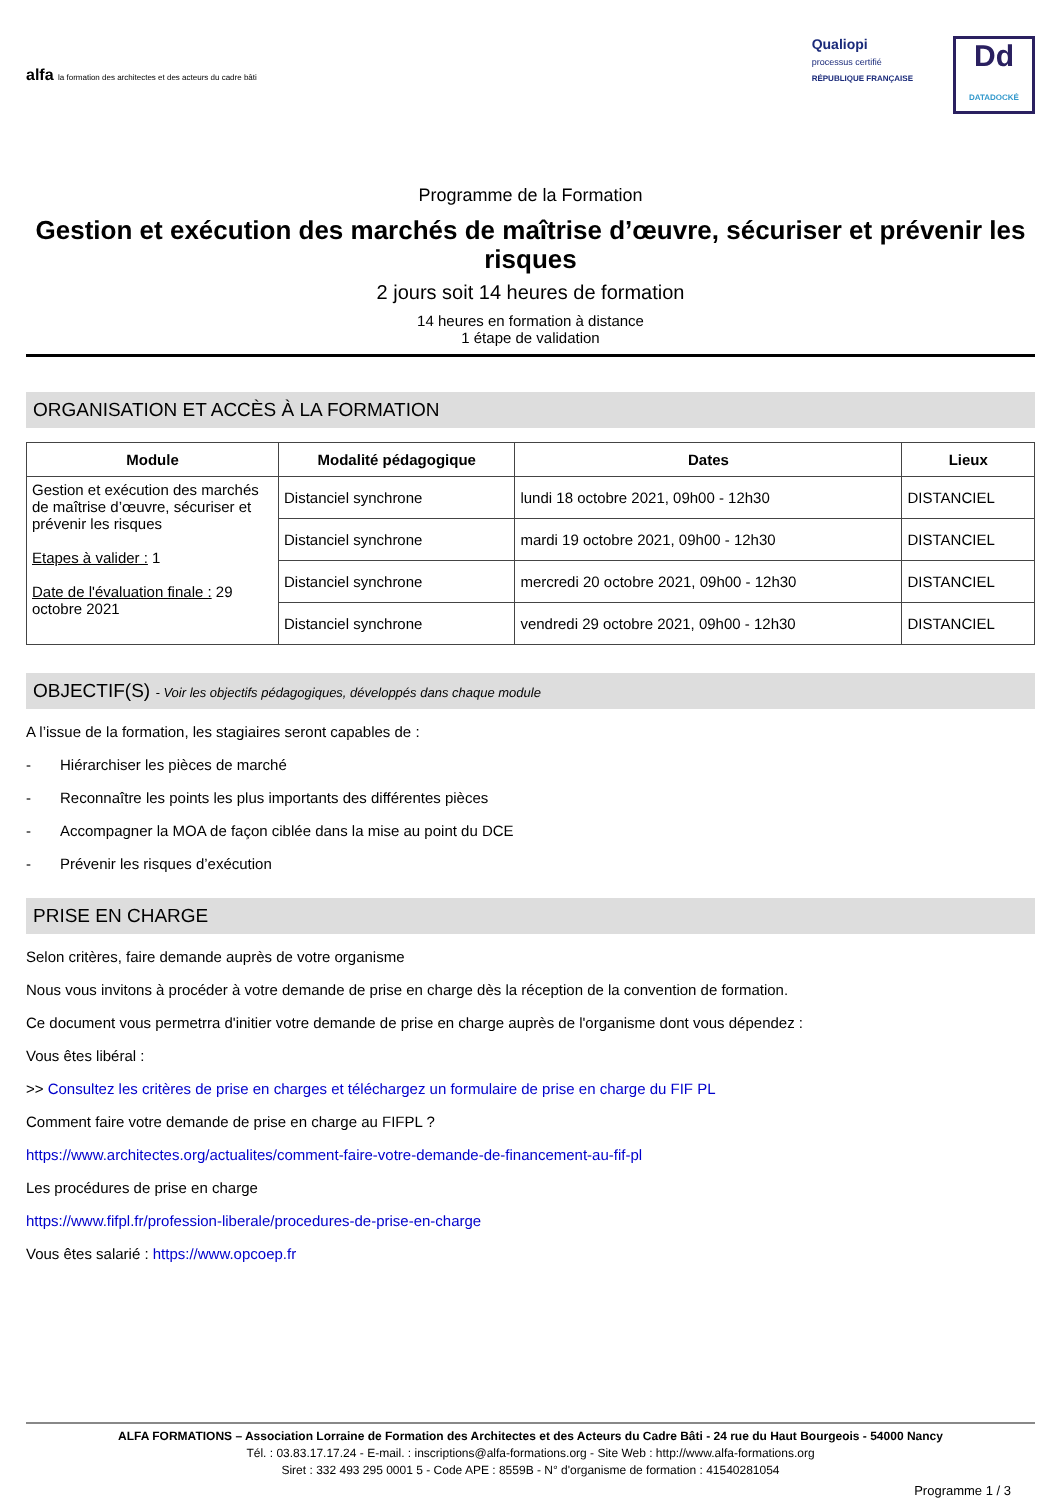alfa la formation des architectes et des acteurs du cadre bâti
Qualiopi
processus certifié
RÉPUBLIQUE FRANÇAISE
Dd
DATADOCKÉ
Programme de la Formation
Gestion et exécution des marchés de maîtrise d’œuvre, sécuriser et prévenir les risques
2 jours soit 14 heures de formation
14 heures en formation à distance
1 étape de validation
ORGANISATION ET ACCÈS À LA FORMATION
| Module | Modalité pédagogique | Dates | Lieux |
| --- | --- | --- | --- |
| Gestion et exécution des marchés de maîtrise d’œuvre, sécuriser et prévenir les risques Etapes à valider : 1 Date de l'évaluation finale : 29 octobre 2021 | Distanciel synchrone | lundi 18 octobre 2021, 09h00 - 12h30 | DISTANCIEL |
| | Distanciel synchrone | mardi 19 octobre 2021, 09h00 - 12h30 | DISTANCIEL |
| | Distanciel synchrone | mercredi 20 octobre 2021, 09h00 - 12h30 | DISTANCIEL |
| | Distanciel synchrone | vendredi 29 octobre 2021, 09h00 - 12h30 | DISTANCIEL |
OBJECTIF(S) - Voir les objectifs pédagogiques, développés dans chaque module
A l’issue de la formation, les stagiaires seront capables de :
- Hiérarchiser les pièces de marché
- Reconnaître les points les plus importants des différentes pièces
- Accompagner la MOA de façon ciblée dans la mise au point du DCE
- Prévenir les risques d’exécution
PRISE EN CHARGE
Selon critères, faire demande auprès de votre organisme
Nous vous invitons à procéder à votre demande de prise en charge dès la réception de la convention de formation.
Ce document vous permetrra d'initier votre demande de prise en charge auprès de l'organisme dont vous dépendez :
Vous êtes libéral :
>> Consultez les critères de prise en charges et téléchargez un formulaire de prise en charge du FIF PL
Comment faire votre demande de prise en charge au FIFPL ?
https://www.architectes.org/actualites/comment-faire-votre-demande-de-financement-au-fif-pl
Les procédures de prise en charge
https://www.fifpl.fr/profession-liberale/procedures-de-prise-en-charge
Vous êtes salarié : https://www.opcoep.fr
ALFA FORMATIONS – Association Lorraine de Formation des Architectes et des Acteurs du Cadre Bâti - 24 rue du Haut Bourgeois - 54000 Nancy
Tél. : 03.83.17.17.24 - E-mail. : inscriptions@alfa-formations.org - Site Web : http://www.alfa-formations.org
Siret : 332 493 295 0001 5 - Code APE : 8559B - N° d'organisme de formation : 41540281054
Programme 1 / 3